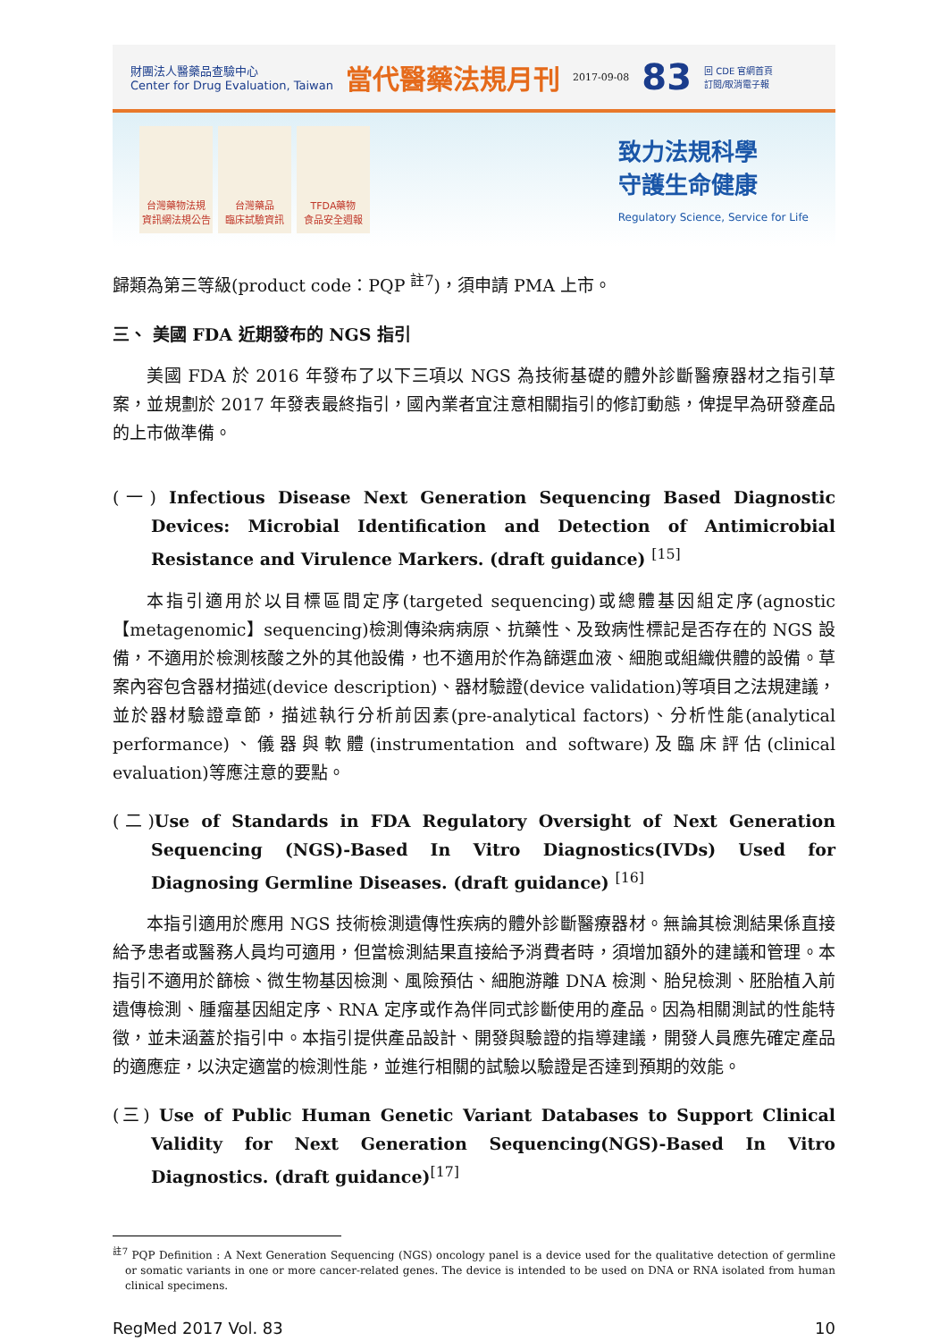財團法人醫藥品查驗中心
Center for Drug Evaluation, Taiwan 當代醫藥法規月刊 2017-09-08 83 回 CDE 官網首頁
訂閱/取消電子報
台灣藥物法規
資訊網法規公告
台灣藥品
臨床試驗資訊
TFDA藥物
食品安全週報
致力法規科學
守護生命健康
Regulatory Science, Service for Life
歸類為第三等級(product code：PQP <sup>註7</sup>)，須申請 PMA 上市。
三、 美國 FDA 近期發布的 NGS 指引
美國 FDA 於 2016 年發布了以下三項以 NGS 為技術基礎的體外診斷醫療器材之指引草案，並規劃於 2017 年發表最終指引，國內業者宜注意相關指引的修訂動態，俾提早為研發產品的上市做準備。
(一) Infectious Disease Next Generation Sequencing Based Diagnostic Devices: Microbial Identification and Detection of Antimicrobial Resistance and Virulence Markers. (draft guidance) <sup>[15]</sup>
本指引適用於以目標區間定序(targeted sequencing)或總體基因組定序(agnostic【metagenomic】sequencing)檢測傳染病病原、抗藥性、及致病性標記是否存在的 NGS 設備，不適用於檢測核酸之外的其他設備，也不適用於作為篩選血液、細胞或組織供體的設備。草案內容包含器材描述(device description)、器材驗證(device validation)等項目之法規建議，並於器材驗證章節，描述執行分析前因素(pre-analytical factors)、分析性能(analytical performance)、儀器與軟體(instrumentation and software)及臨床評估(clinical evaluation)等應注意的要點。
(二) Use of Standards in FDA Regulatory Oversight of Next Generation Sequencing (NGS)-Based In Vitro Diagnostics(IVDs) Used for Diagnosing Germline Diseases. (draft guidance) <sup>[16]</sup>
本指引適用於應用 NGS 技術檢測遺傳性疾病的體外診斷醫療器材。無論其檢測結果係直接給予患者或醫務人員均可適用，但當檢測結果直接給予消費者時，須增加額外的建議和管理。本指引不適用於篩檢、微生物基因檢測、風險預估、細胞游離 DNA 檢測、胎兒檢測、胚胎植入前遺傳檢測、腫瘤基因組定序、RNA 定序或作為伴同式診斷使用的產品。因為相關測試的性能特徵，並未涵蓋於指引中。本指引提供產品設計、開發與驗證的指導建議，開發人員應先確定產品的適應症，以決定適當的檢測性能，並進行相關的試驗以驗證是否達到預期的效能。
(三) Use of Public Human Genetic Variant Databases to Support Clinical Validity for Next Generation Sequencing(NGS)-Based In Vitro Diagnostics. (draft guidance)<sup>[17]</sup>
<sup>註7</sup> PQP Definition : A Next Generation Sequencing (NGS) oncology panel is a device used for the qualitative detection of germline or somatic variants in one or more cancer-related genes. The device is intended to be used on DNA or RNA isolated from human clinical specimens.
RegMed 2017 Vol. 83 10